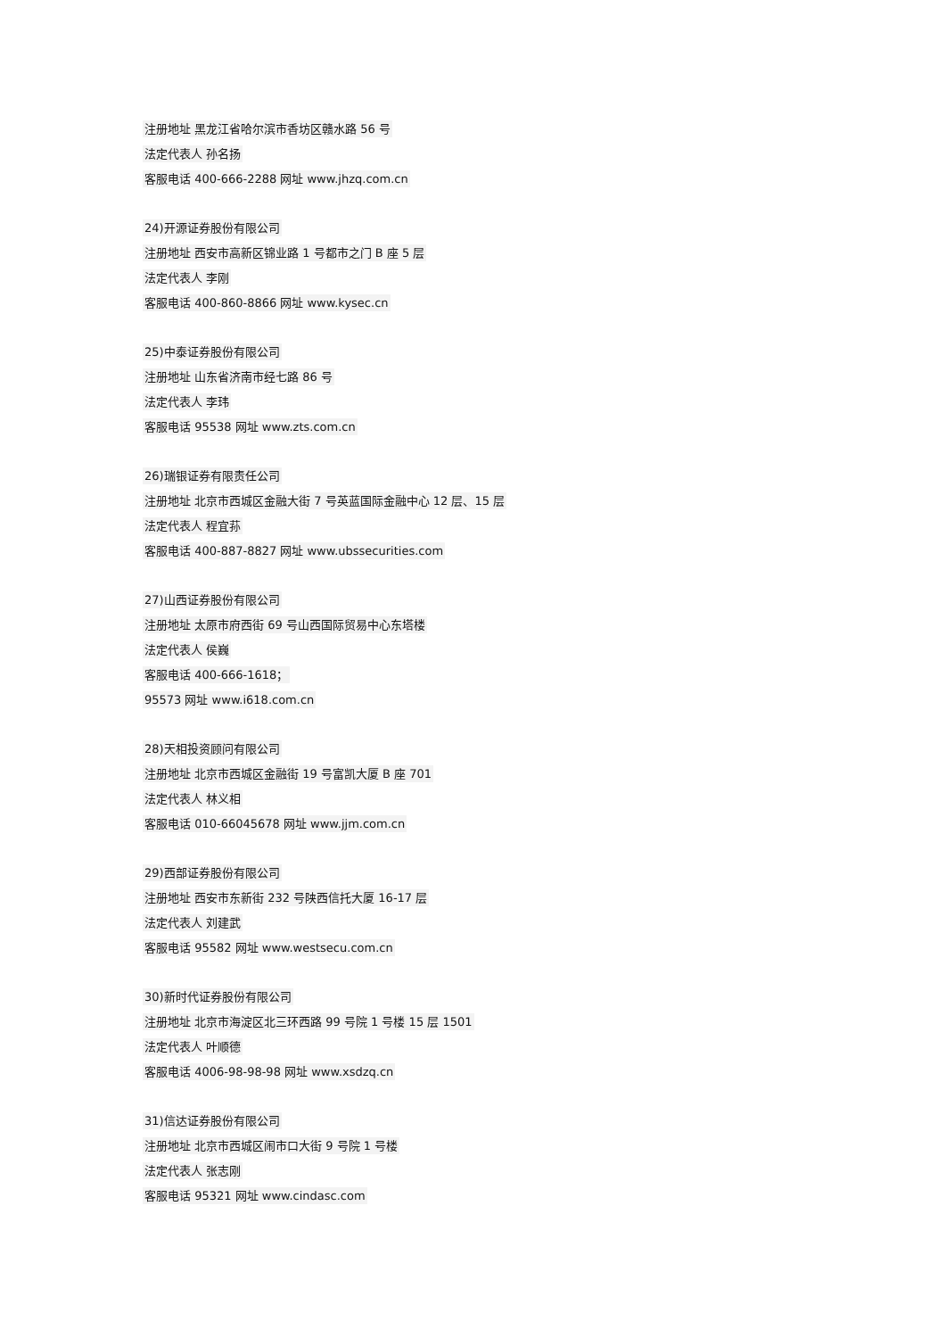注册地址 黑龙江省哈尔滨市香坊区赣水路 56 号
法定代表人 孙名扬
客服电话 400-666-2288 网址 www.jhzq.com.cn
24)开源证券股份有限公司
注册地址 西安市高新区锦业路 1 号都市之门 B 座 5 层
法定代表人 李刚
客服电话 400-860-8866 网址 www.kysec.cn
25)中泰证券股份有限公司
注册地址 山东省济南市经七路 86 号
法定代表人 李玮
客服电话 95538 网址 www.zts.com.cn
26)瑞银证券有限责任公司
注册地址 北京市西城区金融大街 7 号英蓝国际金融中心 12 层、15 层
法定代表人 程宜荪
客服电话 400-887-8827 网址 www.ubssecurities.com
27)山西证券股份有限公司
注册地址 太原市府西街 69 号山西国际贸易中心东塔楼
法定代表人 侯巍
客服电话 400-666-1618；
95573 网址 www.i618.com.cn
28)天相投资顾问有限公司
注册地址 北京市西城区金融街 19 号富凯大厦 B 座 701
法定代表人 林义相
客服电话 010-66045678 网址 www.jjm.com.cn
29)西部证券股份有限公司
注册地址 西安市东新街 232 号陕西信托大厦 16-17 层
法定代表人 刘建武
客服电话 95582 网址 www.westsecu.com.cn
30)新时代证券股份有限公司
注册地址 北京市海淀区北三环西路 99 号院 1 号楼 15 层 1501
法定代表人 叶顺德
客服电话 4006-98-98-98 网址 www.xsdzq.cn
31)信达证券股份有限公司
注册地址 北京市西城区闹市口大街 9 号院 1 号楼
法定代表人 张志刚
客服电话 95321 网址 www.cindasc.com